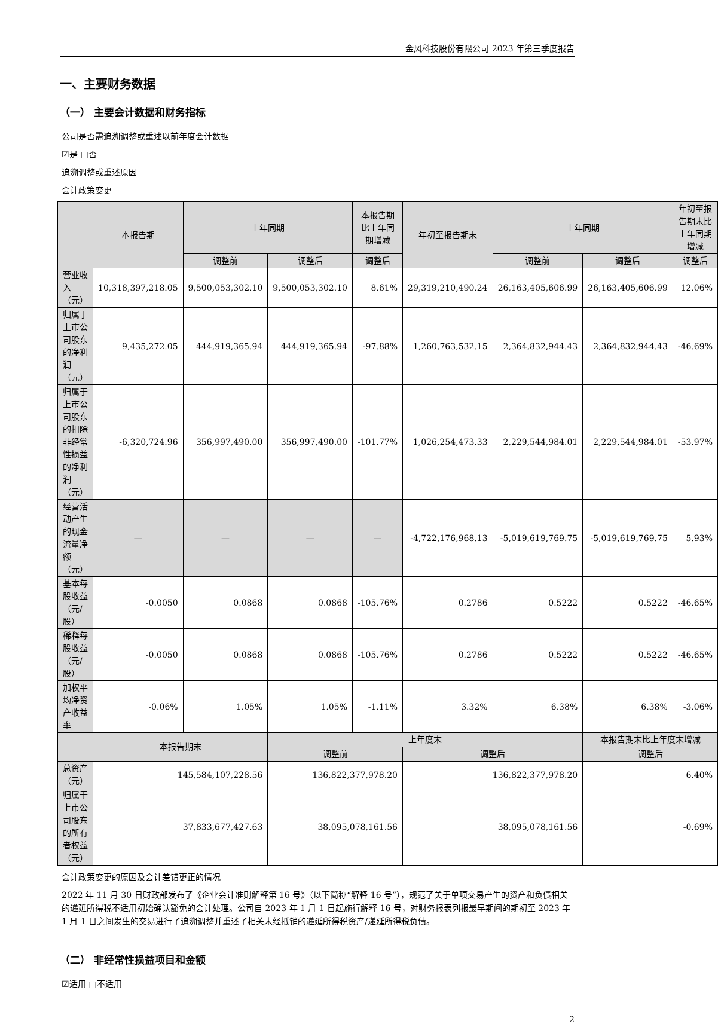金风科技股份有限公司 2023 年第三季度报告
一、主要财务数据
（一） 主要会计数据和财务指标
公司是否需追溯调整或重述以前年度会计数据
☑是 □否
追溯调整或重述原因
会计政策变更
| | 本报告期 | 上年同期 | | 本报告期比上年同期增减 | 年初至报告期末 | 上年同期 | | 年初至报告期末比上年同期增减 |
| --- | --- | --- | --- | --- | --- | --- | --- | --- |
| | | 调整前 | 调整后 | 调整后 | | 调整前 | 调整后 | 调整后 |
| 营业收入（元） | 10,318,397,218.05 | 9,500,053,302.10 | 9,500,053,302.10 | 8.61% | 29,319,210,490.24 | 26,163,405,606.99 | 26,163,405,606.99 | 12.06% |
| 归属于上市公司股东的净利润（元） | 9,435,272.05 | 444,919,365.94 | 444,919,365.94 | -97.88% | 1,260,763,532.15 | 2,364,832,944.43 | 2,364,832,944.43 | -46.69% |
| 归属于上市公司股东的扣除非经常性损益的净利润（元） | -6,320,724.96 | 356,997,490.00 | 356,997,490.00 | -101.77% | 1,026,254,473.33 | 2,229,544,984.01 | 2,229,544,984.01 | -53.97% |
| 经营活动产生的现金流量净额（元） | — | — | — | — | -4,722,176,968.13 | -5,019,619,769.75 | -5,019,619,769.75 | 5.93% |
| 基本每股收益（元/股） | -0.0050 | 0.0868 | 0.0868 | -105.76% | 0.2786 | 0.5222 | 0.5222 | -46.65% |
| 稀释每股收益（元/股） | -0.0050 | 0.0868 | 0.0868 | -105.76% | 0.2786 | 0.5222 | 0.5222 | -46.65% |
| 加权平均净资产收益率 | -0.06% | 1.05% | 1.05% | -1.11% | 3.32% | 6.38% | 6.38% | -3.06% |
| | 本报告期末 | | 上年度末 | | | | 本报告期末比上年度末增减 | |
| | | | 调整前 | | 调整后 | | 调整后 | |
| 总资产（元） | 145,584,107,228.56 | | 136,822,377,978.20 | | 136,822,377,978.20 | | 6.40% | |
| 归属于上市公司股东的所有者权益（元） | 37,833,677,427.63 | | 38,095,078,161.56 | | 38,095,078,161.56 | | -0.69% | |
会计政策变更的原因及会计差错更正的情况
2022 年 11 月 30 日财政部发布了《企业会计准则解释第 16 号》（以下简称“解释 16 号”），规范了关于单项交易产生的资产和负债相关的递延所得税不适用初始确认豁免的会计处理。公司自 2023 年 1 月 1 日起施行解释 16 号，对财务报表列报最早期间的期初至 2023 年 1 月 1 日之间发生的交易进行了追溯调整并重述了相关未经抵销的递延所得税资产/递延所得税负债。
（二） 非经常性损益项目和金额
☑适用 □不适用
2